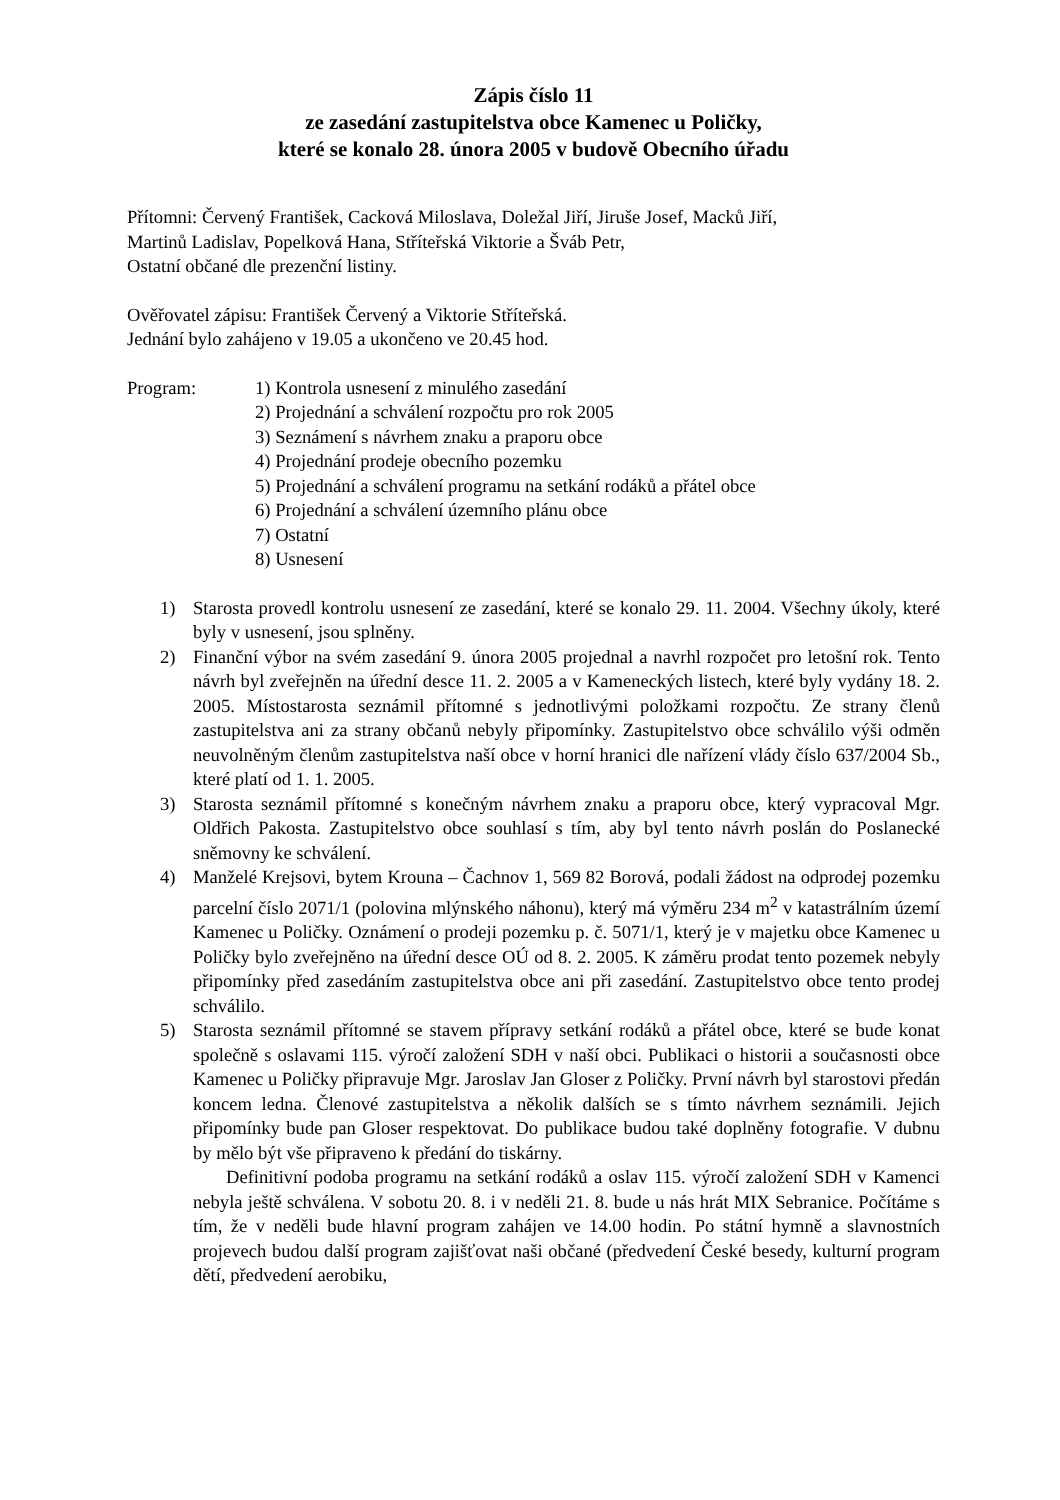Zápis číslo 11
ze zasedání zastupitelstva obce Kamenec u Poličky,
které se konalo 28. února 2005 v budově Obecního úřadu
Přítomni: Červený František, Cacková Miloslava, Doležal Jiří, Jiruše Josef, Macků Jiří,
Martinů Ladislav, Popelková Hana, Stříteřská Viktorie a Šváb Petr,
Ostatní občané dle prezenční listiny.
Ověřovatel zápisu: František Červený a Viktorie Stříteřská.
Jednání bylo zahájeno v 19.05 a ukončeno ve 20.45 hod.
Program: 1) Kontrola usnesení z minulého zasedání
2) Projednání a schválení rozpočtu pro rok 2005
3) Seznámení s návrhem znaku a praporu obce
4) Projednání prodeje obecního pozemku
5) Projednání a schválení programu na setkání rodáků a přátel obce
6) Projednání a schválení územního plánu obce
7) Ostatní
8) Usnesení
1) Starosta provedl kontrolu usnesení ze zasedání, které se konalo 29. 11. 2004. Všechny úkoly, které byly v usnesení, jsou splněny.
2) Finanční výbor na svém zasedání 9. února 2005 projednal a navrhl rozpočet pro letošní rok. Tento návrh byl zveřejněn na úřední desce 11. 2. 2005 a v Kameneckých listech, které byly vydány 18. 2. 2005. Místostarosta seznámil přítomné s jednotlivými položkami rozpočtu. Ze strany členů zastupitelstva ani za strany občanů nebyly připomínky. Zastupitelstvo obce schválilo výši odměn neuvolněným členům zastupitelstva naší obce v horní hranici dle nařízení vlády číslo 637/2004 Sb., které platí od 1. 1. 2005.
3) Starosta seznámil přítomné s konečným návrhem znaku a praporu obce, který vypracoval Mgr. Oldřich Pakosta. Zastupitelstvo obce souhlasí s tím, aby byl tento návrh poslán do Poslanecké sněmovny ke schválení.
4) Manželé Krejsovi, bytem Krouna – Čachnov 1, 569 82 Borová, podali žádost na odprodej pozemku parcelní číslo 2071/1 (polovina mlýnského náhonu), který má výměru 234 m<sup>2</sup> v katastrálním území Kamenec u Poličky. Oznámení o prodeji pozemku p. č. 5071/1, který je v majetku obce Kamenec u Poličky bylo zveřejněno na úřední desce OÚ od 8. 2. 2005. K záměru prodat tento pozemek nebyly připomínky před zasedáním zastupitelstva obce ani při zasedání. Zastupitelstvo obce tento prodej schválilo.
5) Starosta seznámil přítomné se stavem přípravy setkání rodáků a přátel obce, které se bude konat společně s oslavami 115. výročí založení SDH v naší obci. Publikaci o historii a současnosti obce Kamenec u Poličky připravuje Mgr. Jaroslav Jan Gloser z Poličky. První návrh byl starostovi předán koncem ledna. Členové zastupitelstva a několik dalších se s tímto návrhem seznámili. Jejich připomínky bude pan Gloser respektovat. Do publikace budou také doplněny fotografie. V dubnu by mělo být vše připraveno k předání do tiskárny.
Definitivní podoba programu na setkání rodáků a oslav 115. výročí založení SDH v Kamenci nebyla ještě schválena. V sobotu 20. 8. i v neděli 21. 8. bude u nás hrát MIX Sebranice. Počítáme s tím, že v neděli bude hlavní program zahájen ve 14.00 hodin. Po státní hymně a slavnostních projevech budou další program zajišťovat naši občané (předvedení České besedy, kulturní program dětí, předvedení aerobiku,